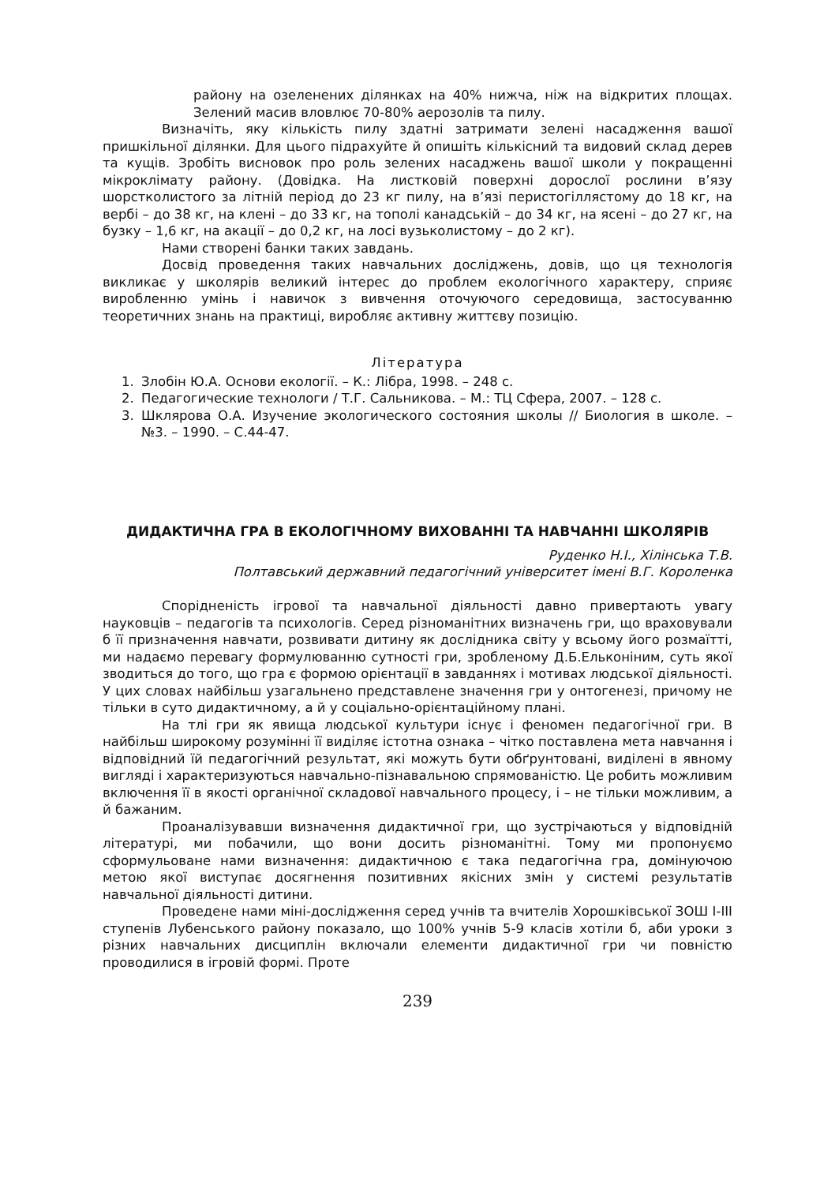району на озеленених ділянках на 40% нижча, ніж на відкритих площах. Зелений масив вловлює 70-80% аерозолів та пилу.
Визначіть, яку кількість пилу здатні затримати зелені насадження вашої пришкільної ділянки. Для цього підрахуйте й опишіть кількісний та видовий склад дерев та кущів. Зробіть висновок про роль зелених насаджень вашої школи у покращенні мікроклімату району. (Довідка. На листковій поверхні дорослої рослини в’язу шорстколистого за літній період до 23 кг пилу, на в’язі перистогіллястому до 18 кг, на вербі – до 38 кг, на клені – до 33 кг, на тополі канадській – до 34 кг, на ясені – до 27 кг, на бузку – 1,6 кг, на акації – до 0,2 кг, на лосі вузьколистому – до 2 кг).
Нами створені банки таких завдань.
Досвід проведення таких навчальних досліджень, довів, що ця технологія викликає у школярів великий інтерес до проблем екологічного характеру, сприяє виробленню умінь і навичок з вивчення оточуючого середовища, застосуванню теоретичних знань на практиці, виробляє активну життєву позицію.
Література
1. Злобін Ю.А. Основи екології. – К.: Лібра, 1998. – 248 с.
2. Педагогические технологи / Т.Г. Сальникова. – М.: ТЦ Сфера, 2007. – 128 с.
3. Шклярова О.А. Изучение экологического состояния школы // Биология в школе. – №3. – 1990. – С.44-47.
ДИДАКТИЧНА ГРА В ЕКОЛОГІЧНОМУ ВИХОВАННІ ТА НАВЧАННІ ШКОЛЯРІВ
Руденко Н.І., Хілінська Т.В.
Полтавський державний педагогічний університет імені В.Г. Короленка
Спорідненість ігрової та навчальної діяльності давно привертають увагу науковців – педагогів та психологів. Серед різноманітних визначень гри, що враховували б її призначення навчати, розвивати дитину як дослідника світу у всьому його розмаїтті, ми надаємо перевагу формулюванню сутності гри, зробленому Д.Б.Ельконіним, суть якої зводиться до того, що гра є формою орієнтації в завданнях і мотивах людської діяльності. У цих словах найбільш узагальнено представлене значення гри у онтогенезі, причому не тільки в суто дидактичному, а й у соціально-орієнтаційному плані.
На тлі гри як явища людської культури існує і феномен педагогічної гри. В найбільш широкому розумінні її виділяє істотна ознака – чітко поставлена мета навчання і відповідний їй педагогічний результат, які можуть бути обґрунтовані, виділені в явному вигляді і характеризуються навчально-пізнавальною спрямованістю. Це робить можливим включення її в якості органічної складової навчального процесу, і – не тільки можливим, а й бажаним.
Проаналізувавши визначення дидактичної гри, що зустрічаються у відповідній літературі, ми побачили, що вони досить різноманітні. Тому ми пропонуємо сформульоване нами визначення: дидактичною є така педагогічна гра, домінуючою метою якої виступає досягнення позитивних якісних змін у системі результатів навчальної діяльності дитини.
Проведене нами міні-дослідження серед учнів та вчителів Хорошківської ЗОШ I-III ступенів Лубенського району показало, що 100% учнів 5-9 класів хотіли б, аби уроки з різних навчальних дисциплін включали елементи дидактичної гри чи повністю проводилися в ігровій формі. Проте
239